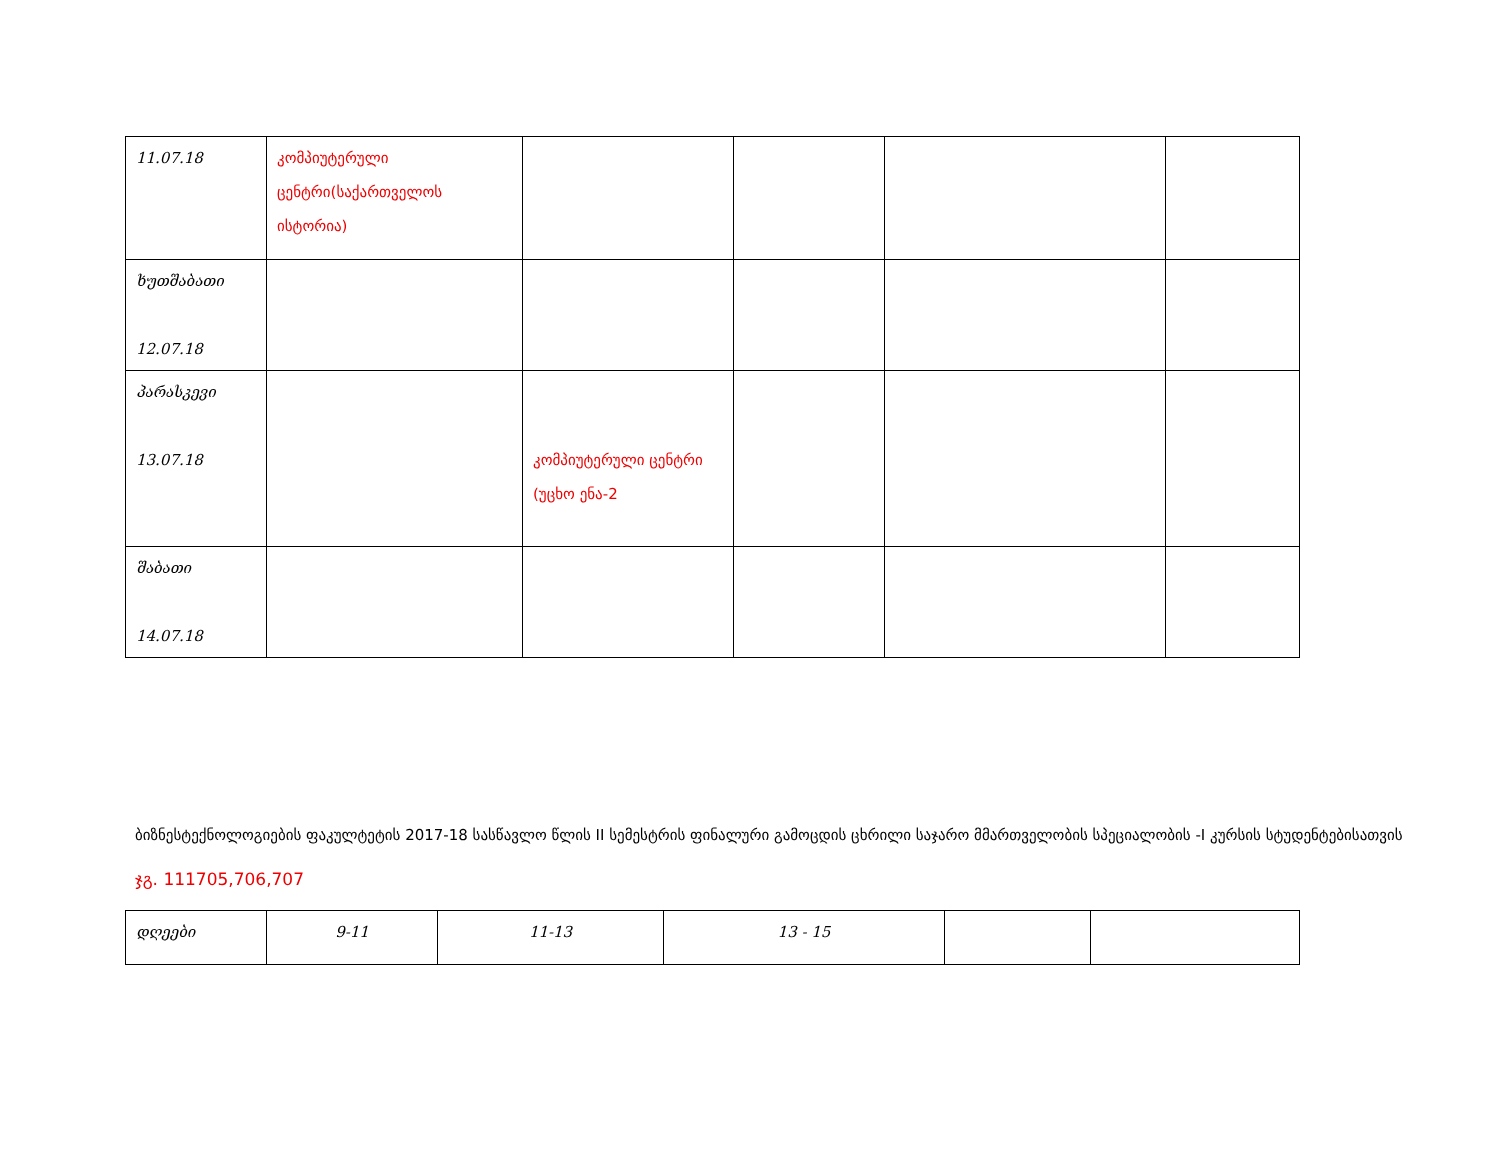| 11.07.18 | კომპიუტერული ცენტრი(საქართველოს ისტორია) | | | | |
| ხუთშაბათი 12.07.18 | | | | | |
| პარასკევი 13.07.18 | | კომპიუტერული ცენტრი (უცხო ენა-2 | | | |
| შაბათი 14.07.18 | | | | | |
ბიზნესტექნოლოგიების ფაკულტეტის 2017-18 სასწავლო წლის II სემესტრის ფინალური გამოცდის ცხრილი საჯარო მმართველობის სპეციალობის -I კურსის სტუდენტებისათვის
ჯგ. 111705,706,707
| დღეები | 9-11 | 11-13 | 13 - 15 | | |